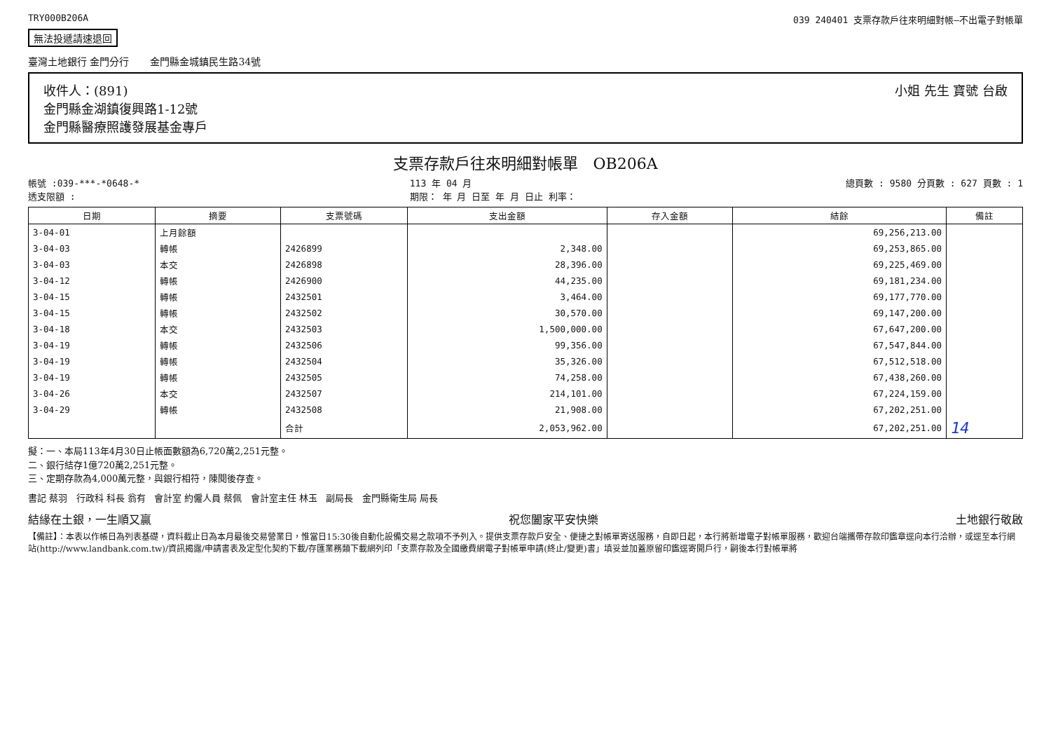TRY000B206A 039 240401 支票存款戶往來明細對帳—不出電子對帳單
無法投遞請速退回
臺灣土地銀行 金門分行 金門縣金城鎮民生路34號
收件人：(891)
金門縣金湖鎮復興路1-12號
金門縣醫療照護發展基金專戶
小姐 先生 寶號 台啟
支票存款戶往來明細對帳單 OB206A
帳號 :039-***-*0648-*
透支限額 : 113 年 04 月
期限： 年 月 日至 年 月 日止 利率： 總頁數 : 9580 分頁數 : 627 頁數 : 1
| 日期 | 摘要 | 支票號碼 | 支出金額 | 存入金額 | 結餘 | 備註 |
| --- | --- | --- | --- | --- | --- | --- |
| 3-04-01 | 上月餘額 | | | | 69,256,213.00 | |
| 3-04-03 | 轉帳 | 2426899 | 2,348.00 | | 69,253,865.00 | |
| 3-04-03 | 本交 | 2426898 | 28,396.00 | | 69,225,469.00 | |
| 3-04-12 | 轉帳 | 2426900 | 44,235.00 | | 69,181,234.00 | |
| 3-04-15 | 轉帳 | 2432501 | 3,464.00 | | 69,177,770.00 | |
| 3-04-15 | 轉帳 | 2432502 | 30,570.00 | | 69,147,200.00 | |
| 3-04-18 | 本交 | 2432503 | 1,500,000.00 | | 67,647,200.00 | |
| 3-04-19 | 轉帳 | 2432506 | 99,356.00 | | 67,547,844.00 | |
| 3-04-19 | 轉帳 | 2432504 | 35,326.00 | | 67,512,518.00 | |
| 3-04-19 | 轉帳 | 2432505 | 74,258.00 | | 67,438,260.00 | |
| 3-04-26 | 本交 | 2432507 | 214,101.00 | | 67,224,159.00 | |
| 3-04-29 | 轉帳 | 2432508 | 21,908.00 | | 67,202,251.00 | |
| | | 合計 | 2,053,962.00 | | 67,202,251.00 | 14 |
擬：一、本局113年4月30日止帳面數額為6,720萬2,251元整。
二、銀行結存1億720萬2,251元整。
三、定期存款為4,000萬元整，與銀行相符，陳閱後存查。
書記 蔡羽 行政科 科長 翁有 會計室 約僱人員 蔡佩 會計室主任 林玉 副局長 金門縣衛生局 局長
結緣在土銀，一生順又贏 祝您闔家平安快樂 土地銀行敬啟
【備註】：本表以作帳日為列表基礎，資料截止日為本月最後交易營業日，惟當日15:30後自動化設備交易之款項不予列入。提供支票存款戶安全、便捷之對帳單寄送服務，自即日起，本行將新增電子對帳單服務，歡迎台端攜帶存款印鑑章逕向本行洽辦，或逕至本行網站(http://www.landbank.com.tw)/資訊揭露/申請書表及定型化契約下載/存匯業務類下載網列印「支票存款及全國繳費網電子對帳單申請(終止/變更)書」填妥並加蓋原留印鑑逕寄開戶行，嗣後本行對帳單將